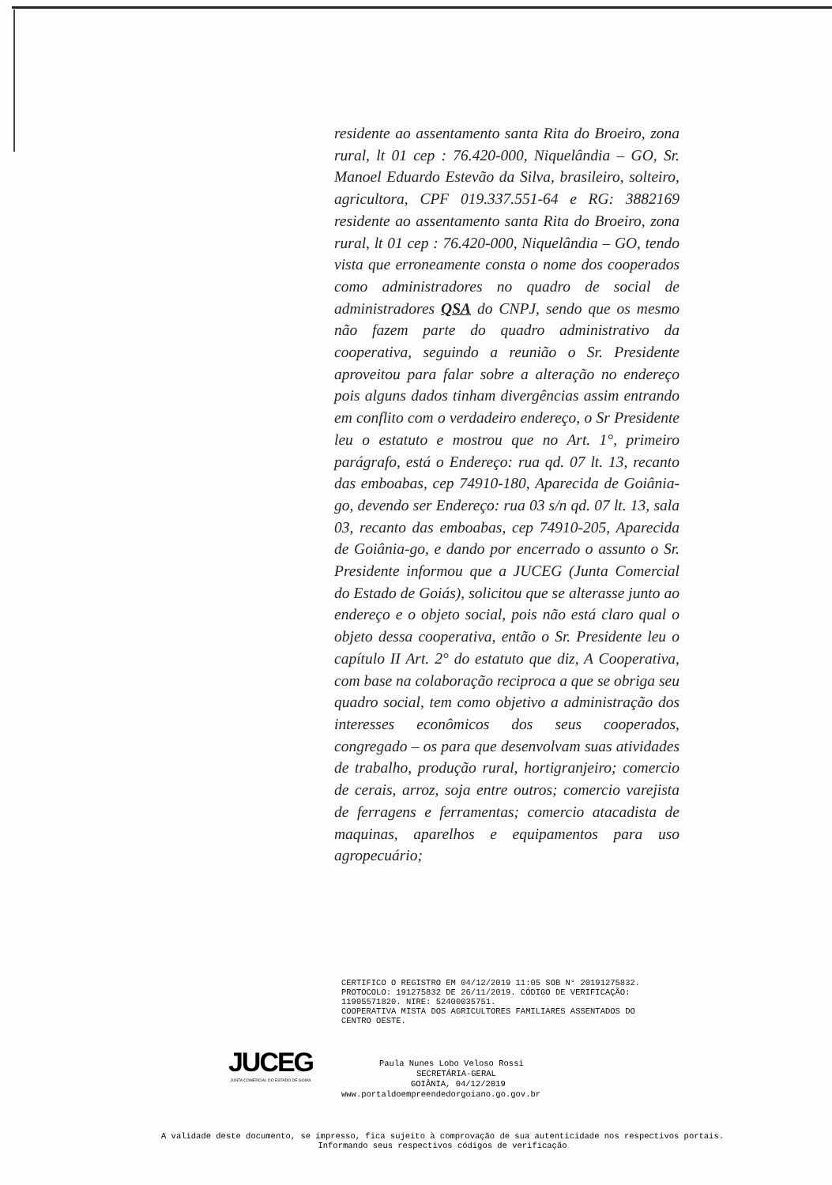residente ao assentamento santa Rita do Broeiro, zona rural, lt 01 cep : 76.420-000, Niquelândia – GO, Sr. Manoel Eduardo Estevão da Silva, brasileiro, solteiro, agricultora, CPF 019.337.551-64 e RG: 3882169 residente ao assentamento santa Rita do Broeiro, zona rural, lt 01 cep : 76.420-000, Niquelândia – GO, tendo vista que erroneamente consta o nome dos cooperados como administradores no quadro de social de administradores QSA do CNPJ, sendo que os mesmo não fazem parte do quadro administrativo da cooperativa, seguindo a reunião o Sr. Presidente aproveitou para falar sobre a alteração no endereço pois alguns dados tinham divergências assim entrando em conflito com o verdadeiro endereço, o Sr Presidente leu o estatuto e mostrou que no Art. 1°, primeiro parágrafo, está o Endereço: rua qd. 07 lt. 13, recanto das emboabas, cep 74910-180, Aparecida de Goiânia-go, devendo ser Endereço: rua 03 s/n qd. 07 lt. 13, sala 03, recanto das emboabas, cep 74910-205, Aparecida de Goiânia-go, e dando por encerrado o assunto o Sr. Presidente informou que a JUCEG (Junta Comercial do Estado de Goiás), solicitou que se alterasse junto ao endereço e o objeto social, pois não está claro qual o objeto dessa cooperativa, então o Sr. Presidente leu o capítulo II Art. 2° do estatuto que diz, A Cooperativa, com base na colaboração reciproca a que se obriga seu quadro social, tem como objetivo a administração dos interesses econômicos dos seus cooperados, congregado – os para que desenvolvam suas atividades de trabalho, produção rural, hortigranjeiro; comercio de cerais, arroz, soja entre outros; comercio varejista de ferragens e ferramentas; comercio atacadista de maquinas, aparelhos e equipamentos para uso agropecuário;
CERTIFICO O REGISTRO EM 04/12/2019 11:05 SOB N° 20191275832.
PROTOCOLO: 191275832 DE 26/11/2019. CÓDIGO DE VERIFICAÇÃO:
11905571820. NIRE: 52400035751.
COOPERATIVA MISTA DOS AGRICULTORES FAMILIARES ASSENTADOS DO
CENTRO OESTE.
JUCEG
JUNTA COMERCIAL DO ESTADO DE GOIÁS
Paula Nunes Lobo Veloso Rossi
SECRETÁRIA-GERAL
GOIÂNIA, 04/12/2019
www.portaldoempreendedorgoiano.go.gov.br
A validade deste documento, se impresso, fica sujeito à comprovação de sua autenticidade nos respectivos portais.
Informando seus respectivos códigos de verificação